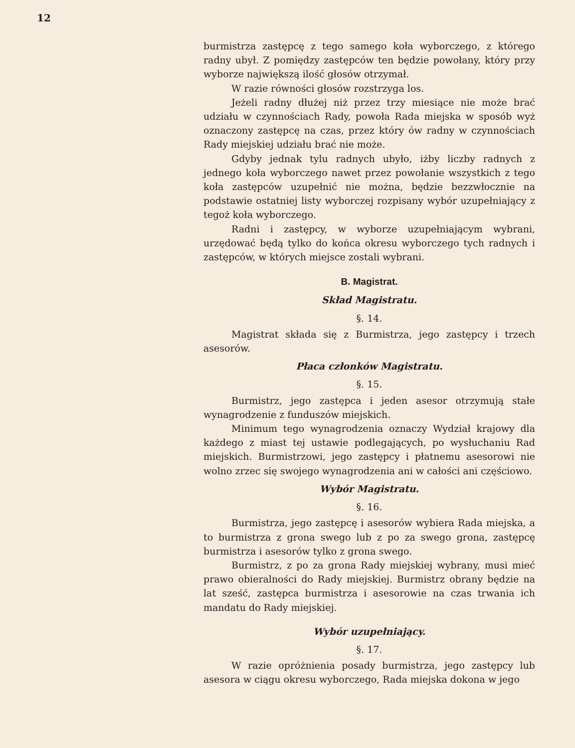12
burmistrza zastępcę z tego samego koła wyborczego, z którego radny ubył. Z pomiędzy zastępców ten będzie powołany, który przy wyborze największą ilość głosów otrzymał.
W razie równości głosów rozstrzyga los.
Jeżeli radny dłużej niż przez trzy miesiące nie może brać udziału w czynnościach Rady, powoła Rada miejska w sposób wyż oznaczony zastępcę na czas, przez który ów radny w czynnościach Rady miejskiej udziału brać nie może.
Gdyby jednak tylu radnych ubyło, iżby liczby radnych z jednego koła wyborczego nawet przez powołanie wszystkich z tego koła zastępców uzupełnić nie można, będzie bezzwłocznie na podstawie ostatniej listy wyborczej rozpisany wybór uzupełniający z tegoż koła wyborczego.
Radni i zastępcy, w wyborze uzupełniającym wybrani, urzędować będą tylko do końca okresu wyborczego tych radnych i zastępców, w których miejsce zostali wybrani.
B. Magistrat.
Skład Magistratu.
§. 14.
Magistrat składa się z Burmistrza, jego zastępcy i trzech asesorów.
Płaca członków Magistratu.
§. 15.
Burmistrz, jego zastępca i jeden asesor otrzymują stałe wynagrodzenie z funduszów miejskich.
Minimum tego wynagrodzenia oznaczy Wydział krajowy dla każdego z miast tej ustawie podlegających, po wysłuchaniu Rad miejskich. Burmistrzowi, jego zastępcy i płatnemu asesorowi nie wolno zrzec się swojego wynagrodzenia ani w całości ani częściowo.
Wybór Magistratu.
§. 16.
Burmistrza, jego zastępcę i asesorów wybiera Rada miejska, a to burmistrza z grona swego lub z po za swego grona, zastępcę burmistrza i asesorów tylko z grona swego.
Burmistrz, z po za grona Rady miejskiej wybrany, musi mieć prawo obieralności do Rady miejskiej. Burmistrz obrany będzie na lat sześć, zastępca burmistrza i asesorowie na czas trwania ich mandatu do Rady miejskiej.
Wybór uzupełniający.
§. 17.
W razie opróżnienia posady burmistrza, jego zastępcy lub asesora w ciągu okresu wyborczego, Rada miejska dokona w jego